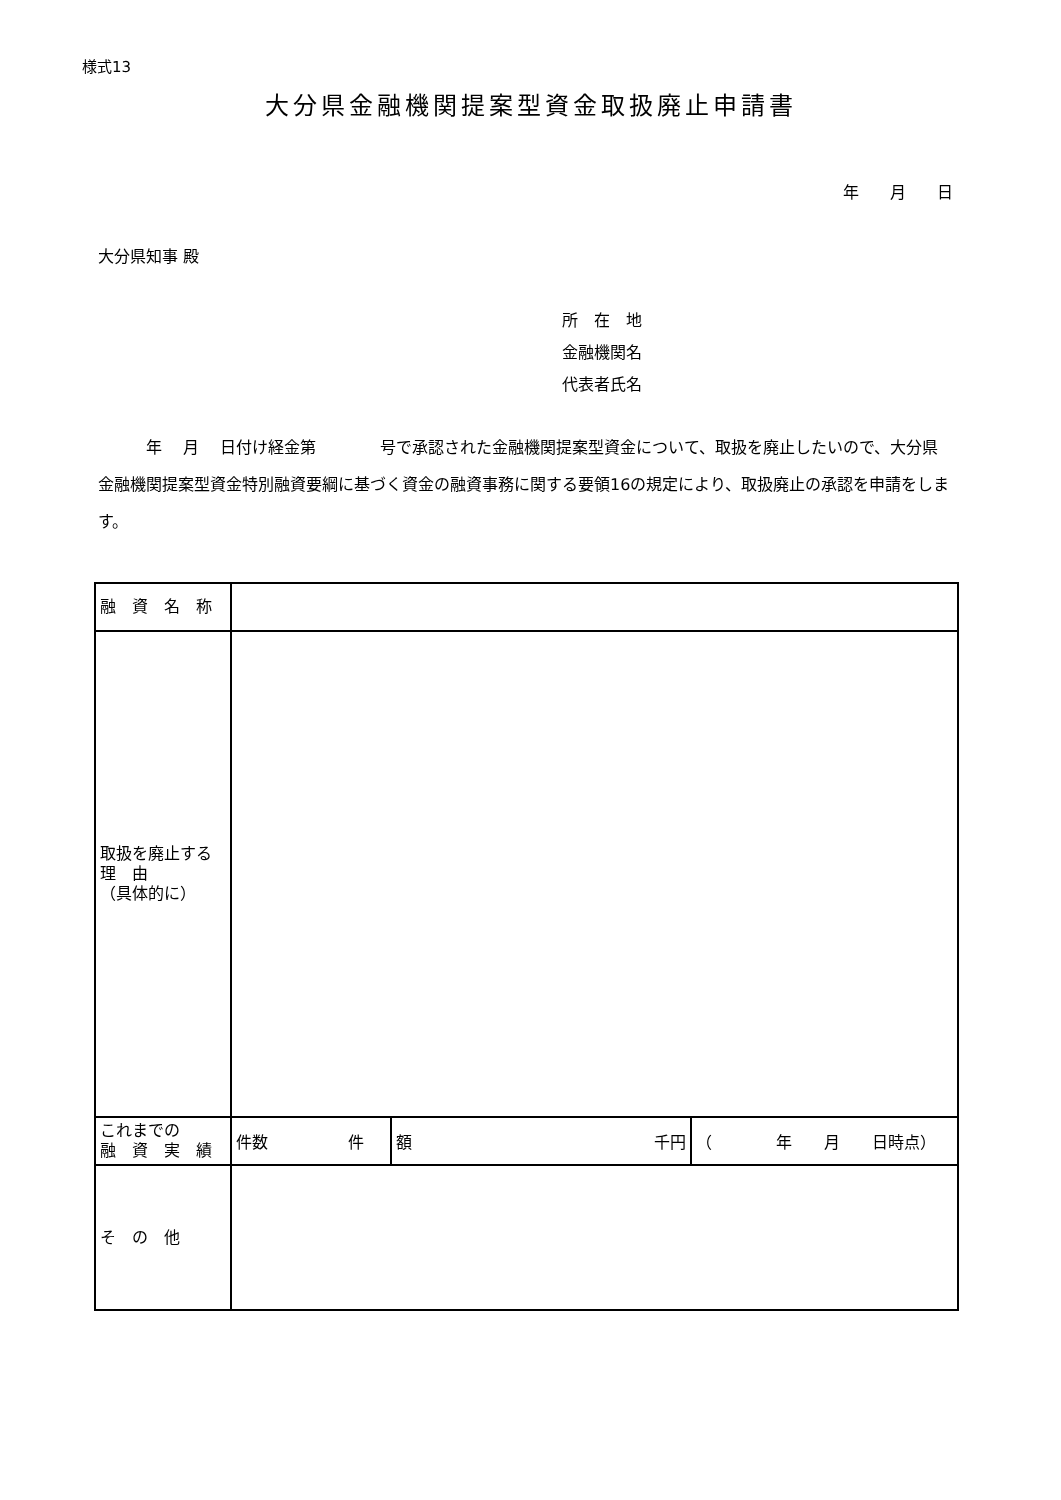様式13
大分県金融機関提案型資金取扱廃止申請書
年 月 日
大分県知事 殿
所　在　地
金融機関名
代表者氏名
　　　年　 月　 日付け経金第　　　　号で承認された金融機関提案型資金について、取扱を廃止したいので、大分県金融機関提案型資金特別融資要綱に基づく資金の融資事務に関する要領16の規定により、取扱廃止の承認を申請をします。
| 融 資 名 称 | | | |
| 取扱を廃止する 理 由 （具体的に） | | | |
| これまでの 融 資 実 績 | 件数 件 | 額 千円 | （ 年 月 日時点） |
| そ の 他 | | | |